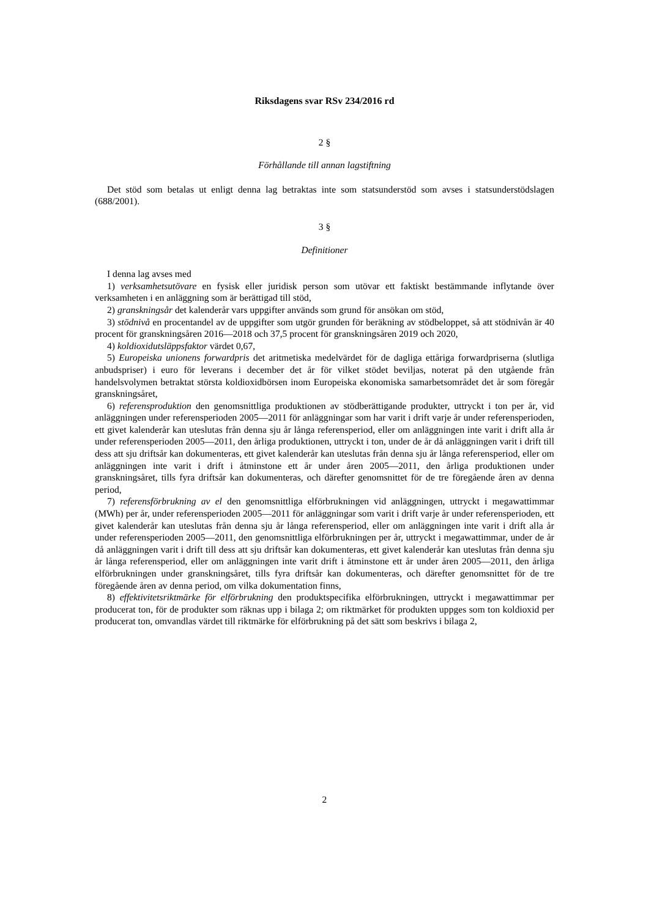Riksdagens svar RSv 234/2016 rd
2 §
Förhållande till annan lagstiftning
Det stöd som betalas ut enligt denna lag betraktas inte som statsunderstöd som avses i statsunderstödslagen (688/2001).
3 §
Definitioner
I denna lag avses med
1) verksamhetsutövare en fysisk eller juridisk person som utövar ett faktiskt bestämmande inflytande över verksamheten i en anläggning som är berättigad till stöd,
2) granskningsår det kalenderår vars uppgifter används som grund för ansökan om stöd,
3) stödnivå en procentandel av de uppgifter som utgör grunden för beräkning av stödbeloppet, så att stödnivån är 40 procent för granskningsåren 2016—2018 och 37,5 procent för granskningsåren 2019 och 2020,
4) koldioxidutsläppsfaktor värdet 0,67,
5) Europeiska unionens forwardpris det aritmetiska medelvärdet för de dagliga ettåriga forwardpriserna (slutliga anbudspriser) i euro för leverans i december det år för vilket stödet beviljas, noterat på den utgående från handelsvolymen betraktat största koldioxidbörsen inom Europeiska ekonomiska samarbetsområdet det år som föregår granskningsåret,
6) referensproduktion den genomsnittliga produktionen av stödberättigande produkter, uttryckt i ton per år, vid anläggningen under referensperioden 2005—2011 för anläggningar som har varit i drift varje år under referensperioden, ett givet kalenderår kan uteslutas från denna sju år långa referensperiod, eller om anläggningen inte varit i drift alla år under referensperioden 2005—2011, den årliga produktionen, uttryckt i ton, under de år då anläggningen varit i drift till dess att sju driftsår kan dokumenteras, ett givet kalenderår kan uteslutas från denna sju år långa referensperiod, eller om anläggningen inte varit i drift i åtminstone ett år under åren 2005—2011, den årliga produktionen under granskningsåret, tills fyra driftsår kan dokumenteras, och därefter genomsnittet för de tre föregående åren av denna period,
7) referensförbrukning av el den genomsnittliga elförbrukningen vid anläggningen, uttryckt i megawattimmar (MWh) per år, under referensperioden 2005—2011 för anläggningar som varit i drift varje år under referensperioden, ett givet kalenderår kan uteslutas från denna sju år långa referensperiod, eller om anläggningen inte varit i drift alla år under referensperioden 2005—2011, den genomsnittliga elförbrukningen per år, uttryckt i megawattimmar, under de år då anläggningen varit i drift till dess att sju driftsår kan dokumenteras, ett givet kalenderår kan uteslutas från denna sju år långa referensperiod, eller om anläggningen inte varit drift i åtminstone ett år under åren 2005—2011, den årliga elförbrukningen under granskningsåret, tills fyra driftsår kan dokumenteras, och därefter genomsnittet för de tre föregående åren av denna period, om vilka dokumentation finns,
8) effektivitetsriktmärke för elförbrukning den produktspecifika elförbrukningen, uttryckt i megawattimmar per producerat ton, för de produkter som räknas upp i bilaga 2; om riktmärket för produkten uppges som ton koldioxid per producerat ton, omvandlas värdet till riktmärke för elförbrukning på det sätt som beskrivs i bilaga 2,
2